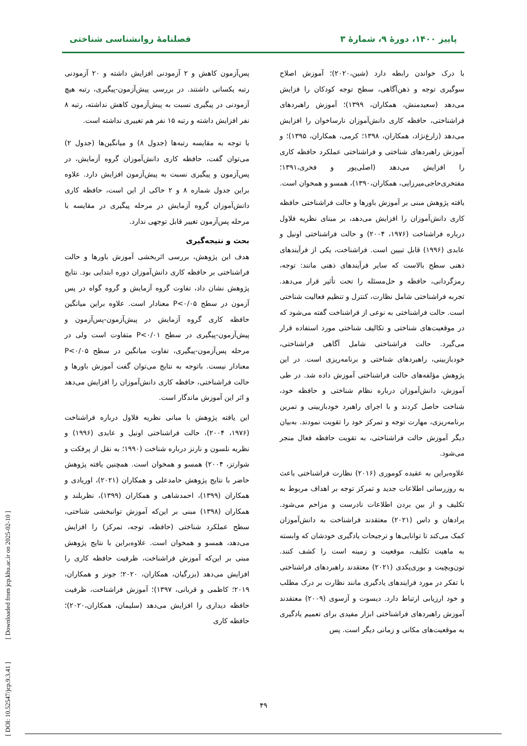پاییز ۱۴۰۰، دورهٔ ۹، شمارهٔ ۳ فصلنامهٔ روانشناسی شناختی
با درک خواندن رابطه دارد (شین،۲۰۲۰)؛ آموزش اصلاح سوگیری توجه و ذهن‌آگاهی، سطح توجه کودکان را فزایش می‌دهد (سعیدمنش، همکاران، ۱۳۹۹)؛ آموزش راهبردهای فراشناختی، حافظه کاری دانش‌آموزان نارساخوان را افزایش می‌دهد (زارع‌نژاد، همکاران، ۱۳۹۸؛ کرمی، همکاران، ۱۳۹۵)؛ و آموزش راهبردهای شناختی و فراشناختی عملکرد حافظه کاری را افزایش می‌دهد (اصلی‌پور و فخری،۱۳۹۱؛ مفتخری‌حاجی‌میرزایی، همکاران،۱۳۹۰)، همسو و همخوان است.
یافته پژوهش مبنی بر آموزش باورها و حالت فراشناختی حافظه کاری دانش‌آموزان را افزایش می‌دهد، بر مبنای نظریه فلاول درباره فراشناخت (۱۹۷۶، ۲۰۰۴) و حالت فراشناختی اونیل و عابدی (۱۹۹۶) قابل تبیین است. فراشناخت، یکی از فرآیندهای ذهنی سطح بالاست که سایر فرآیندهای ذهنی مانند: توجه، رمزگردانی، حافظه و حل‌مسئله را تحت تأثیر قرار می‌دهد. تجربه فراشناختی شامل نظارت، کنترل و تنظیم فعالیت شناختی است. حالت فراشناختی به نوعی از فراشناخت گفته می‌شود که در موقعیت‌های شناختی و تکالیف شناختی مورد استفاده قرار می‌گیرد. حالت فراشناختی شامل آگاهی فراشناختی، خودبازبینی، راهبردهای شناختی و برنامه‌ریزی است. در این پژوهش مؤلفه‌های حالت فراشناختی آموزش داده شد. در طی آموزش، دانش‌آموزان درباره نظام شناختی و حافظه خود، شناخت حاصل کردند و با اجرای راهبرد خودبازبینی و تمرین برنامه‌ریزی، مهارت توجه و تمرکز خود را تقویت نمودند. به‌بیان دیگر آموزش حالت فراشناختی، به تقویت حافظه فعال منجر می‌شود.
علاوه‌براین به عقیده کوموری (۲۰۱۶) نظارت فراشناختی باعث به روزرسانی اطلاعات جدید و تمرکز توجه بر اهداف مربوط به تکلیف و از بین بردن اطلاعات نادرست و مزاحم می‌شود. پرادهان و داس (۲۰۲۱) معتقدند فراشناخت به دانش‌آموزان کمک می‌کند تا توانایی‌ها و ترجیحات یادگیری خودشان که وابسته به ماهیت تکلیف، موقعیت و زمینه است را کشف کنند. تون‌ویچیت و بوری‌پکدی (۲۰۲۱) معتقدند راهبردهای فراشناختی با تفکر در مورد فرایندهای یادگیری مانند نظارت بر درک مطلب و خود ارزیابی ارتباط دارد. دیسوت و آزسوی (۲۰۰۹) معتقدند آموزش راهبردهای فراشناختی ابزار مفیدی برای تعمیم یادگیری به موقعیت‌های مکانی و زمانی دیگر است. پس
پس‌آزمون کاهش و ۲ آزمودنی افزایش داشته و ۲۰ آزمودنی رتبه یکسانی داشتند. در بررسی پیش‌آزمون-پیگیری، رتبه هیچ آزمودنی در پیگیری نسبت به پیش‌آزمون کاهش نداشته، رتبه ۸ نفر افزایش داشته و رتبه ۱۵ نفر هم تغییری نداشته است.
با توجه به مقایسه رتبه‌ها (جدول ۸) و میانگین‌ها (جدول ۲) می‌توان گفت، حافظه کاری دانش‌آموزان گروه آزمایش، در پس‌آزمون و پیگیری نسبت به پیش‌آزمون افزایش دارد. علاوه براین جدول شماره ۸ و ۲ حاکی از این است، حافظه کاری دانش‌آموزان گروه آزمایش در مرحله پیگیری در مقایسه با مرحله پس‌آزمون تغییر قابل توجهی ندارد.
بحث و نتیجه‌گیری
هدف این پژوهش، بررسی اثربخشی آموزش باورها و حالت فراشناختی بر حافظه کاری دانش‌آموزان دوره ابتدایی بود. نتایج پژوهش نشان داد، تفاوت گروه آزمایش و گروه گواه در پس آزمون در سطح P<۰/۰۵ معنادار است. علاوه براین میانگین حافظه کاری گروه آزمایش در پیش‌آزمون-پس‌آزمون و پیش‌آزمون-پیگیری در سطح P<۰/۰۱ متفاوت است ولی در مرحله پس‌آزمون-پیگیری، تفاوت میانگین در سطح P<۰/۰۵ معنادار نیست. باتوجه به نتایج می‌توان گفت آموزش باورها و حالت فراشناختی، حافظه کاری دانش‌آموزان را افزایش می‌دهد و اثر این آموزش ماندگار است.
این یافته پژوهش با مبانی نظریه فلاول درباره فراشناخت (۱۹۷۶، ۲۰۰۴)، حالت فراشناختی اونیل و عابدی (۱۹۹۶) و نظریه نلسون و نارنز درباره شناخت (۱۹۹۰؛ به نقل از پرفکت و شوارتز، ۲۰۰۴) همسو و همخوان است. همچنین یافته پژوهش حاضر با نتایج پژوهش حامدعلی و همکاران (۲۰۲۱)، اوریادی و همکاران (۱۳۹۹)، احمدشاهی و همکاران (۱۳۹۹)، نظربلند و همکاران (۱۳۹۸) مبنی بر این‌که آموزش توانبخشی شناختی، سطح عملکرد شناختی (حافظه، توجه، تمرکز) را افزایش می‌دهد، همسو و همخوان است. علاوه‌براین با نتایج پژوهش مبنی بر این‌که آموزش فراشناخت، ظرفیت حافظه کاری را افزایش می‌دهد (بزرگیان، همکاران، ۲۰۲۰؛ جونز و همکاران، ۲۰۱۹؛ کاظمی و قربانی، ۱۳۹۷)؛ آموزش فراشناخت، ظرفیت حافظه دیداری را افزایش می‌دهد (سلیمان، همکاران،۲۰۲۰)؛ حافظه کاری
۴۹
[ DOI: 10.52547/jcp.9.3.41 ] [ Downloaded from jcp.khu.ac.ir on 2025-02-10 ]